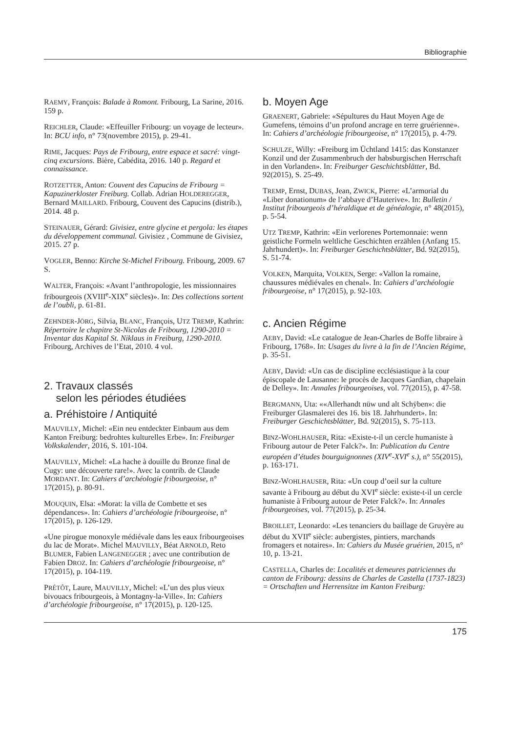Bibliographie
RAEMY, François: Balade à Romont. Fribourg, La Sarine, 2016. 159 p.
REICHLER, Claude: «Effeuiller Fribourg: un voyage de lecteur». In: BCU info, n° 73(novembre 2015), p. 29-41.
RIME, Jacques: Pays de Fribourg, entre espace et sacré: vingt-cinq excursions. Bière, Cabédita, 2016. 140 p. Regard et connaissance.
ROTZETTER, Anton: Couvent des Capucins de Fribourg = Kapuzinerkloster Freiburg. Collab. Adrian HOLDEREGGER, Bernard MAILLARD. Fribourg, Couvent des Capucins (distrib.), 2014. 48 p.
STEINAUER, Gérard: Givisiez, entre glycine et pergola: les étapes du développement communal. Givisiez , Commune de Givisiez, 2015. 27 p.
VOGLER, Benno: Kirche St-Michel Fribourg. Fribourg, 2009. 67 S.
WALTER, François: «Avant l’anthropologie, les missionnaires fribourgeois (XVIII<sup>e</sup>-XIX<sup>e</sup> siècles)». In: Des collections sortent de l’oubli, p. 61-81.
ZEHNDER-JÖRG, Silvia, BLANC, François, UTZ TREMP, Kathrin: Répertoire le chapitre St-Nicolas de Fribourg, 1290-2010 = Inventar das Kapital St. Niklaus in Freiburg, 1290-2010. Fribourg, Archives de l’Etat, 2010. 4 vol.
2. Travaux classés
selon les périodes étudiées
a. Préhistoire / Antiquité
MAUVILLY, Michel: «Ein neu entdeckter Einbaum aus dem Kanton Freiburg: bedrohtes kulturelles Erbe». In: Freiburger Volkskalender, 2016, S. 101-104.
MAUVILLY, Michel: «La hache à douille du Bronze final de Cugy: une découverte rare!». Avec la contrib. de Claude MORDANT. In: Cahiers d’archéologie fribourgeoise, n° 17(2015), p. 80-91.
MOUQUIN, Elsa: «Morat: la villa de Combette et ses dépendances». In: Cahiers d’archéologie fribourgeoise, n° 17(2015), p. 126-129.
«Une pirogue monoxyle médiévale dans les eaux fribourgeoises du lac de Morat». Michel MAUVILLY, Béat ARNOLD, Reto BLUMER, Fabien LANGENEGGER ; avec une contribution de Fabien DROZ. In: Cahiers d’archéologie fribourgeoise, n° 17(2015), p. 104-119.
PRÉTÔT, Laure, MAUVILLY, Michel: «L’un des plus vieux bivouacs fribourgeois, à Montagny-la-Ville». In: Cahiers d’archéologie fribourgeoise, n° 17(2015), p. 120-125.
b. Moyen Age
GRAENERT, Gabriele: «Sépultures du Haut Moyen Age de Gumefens, témoins d’un profond ancrage en terre gruérienne». In: Cahiers d’archéologie fribourgeoise, n° 17(2015), p. 4-79.
SCHULZE, Willy: «Freiburg im Üchtland 1415: das Konstanzer Konzil und der Zusammenbruch der habsburgischen Herrschaft in den Vorlanden». In: Freiburger Geschichtsblätter, Bd. 92(2015), S. 25-49.
TREMP, Ernst, DUBAS, Jean, ZWICK, Pierre: «L’armorial du «Liber donationum» de l’abbaye d’Hauterive». In: Bulletin / Institut fribourgeois d’héraldique et de généalogie, n° 48(2015), p. 5-54.
UTZ TREMP, Kathrin: «Ein verlorenes Portemonnaie: wenn geistliche Formeln weltliche Geschichten erzählen (Anfang 15. Jahrhundert)». In: Freiburger Geschichtsblätter, Bd. 92(2015), S. 51-74.
VOLKEN, Marquita, VOLKEN, Serge: «Vallon la romaine, chaussures médiévales en chenal». In: Cahiers d’archéologie fribourgeoise, n° 17(2015), p. 92-103.
c. Ancien Régime
AEBY, David: «Le catalogue de Jean-Charles de Boffe libraire à Fribourg, 1768». In: Usages du livre à la fin de l’Ancien Régime, p. 35-51.
AEBY, David: «Un cas de discipline ecclésiastique à la cour épiscopale de Lausanne: le procès de Jacques Gardian, chapelain de Delley». In: Annales fribourgeoises, vol. 77(2015), p. 47-58.
BERGMANN, Uta: ««Allerhandt nüw und alt Schÿben»: die Freiburger Glasmalerei des 16. bis 18. Jahrhundert». In: Freiburger Geschichtsblätter, Bd. 92(2015), S. 75-113.
BINZ-WOHLHAUSER, Rita: «Existe-t-il un cercle humaniste à Fribourg autour de Peter Falck?». In: Publication du Centre européen d’études bourguignonnes (XIV<sup>e</sup>-XVI<sup>e</sup> s.), n° 55(2015), p. 163-171.
BINZ-WOHLHAUSER, Rita: «Un coup d’oeil sur la culture savante à Fribourg au début du XVI<sup>e</sup> siècle: existe-t-il un cercle humaniste à Fribourg autour de Peter Falck?». In: Annales fribourgeoises, vol. 77(2015), p. 25-34.
BROILLET, Leonardo: «Les tenanciers du baillage de Gruyère au début du XVII<sup>e</sup> siècle: aubergistes, pintiers, marchands fromagers et notaires». In: Cahiers du Musée gruérien, 2015, n° 10, p. 13-21.
CASTELLA, Charles de: Localités et demeures patriciennes du canton de Fribourg: dessins de Charles de Castella (1737-1823) = Ortschaften und Herrensitze im Kanton Freiburg:
175